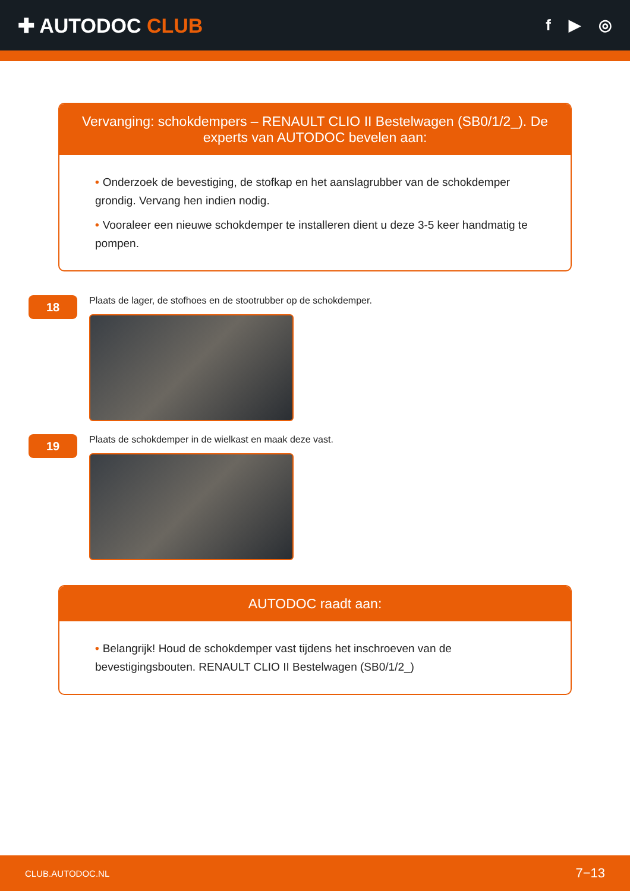✚ AUTODOC CLUB
f ▶ ◎
Vervanging: schokdempers – RENAULT CLIO II Bestelwagen (SB0/1/2_). De experts van AUTODOC bevelen aan:
• Onderzoek de bevestiging, de stofkap en het aanslagrubber van de schokdemper grondig. Vervang hen indien nodig.
• Vooraleer een nieuwe schokdemper te installeren dient u deze 3-5 keer handmatig te pompen.
18
Plaats de lager, de stofhoes en de stootrubber op de schokdemper.
19
Plaats de schokdemper in de wielkast en maak deze vast.
AUTODOC raadt aan:
• Belangrijk! Houd de schokdemper vast tijdens het inschroeven van de bevestigingsbouten. RENAULT CLIO II Bestelwagen (SB0/1/2_)
CLUB.AUTODOC.NL 7−13